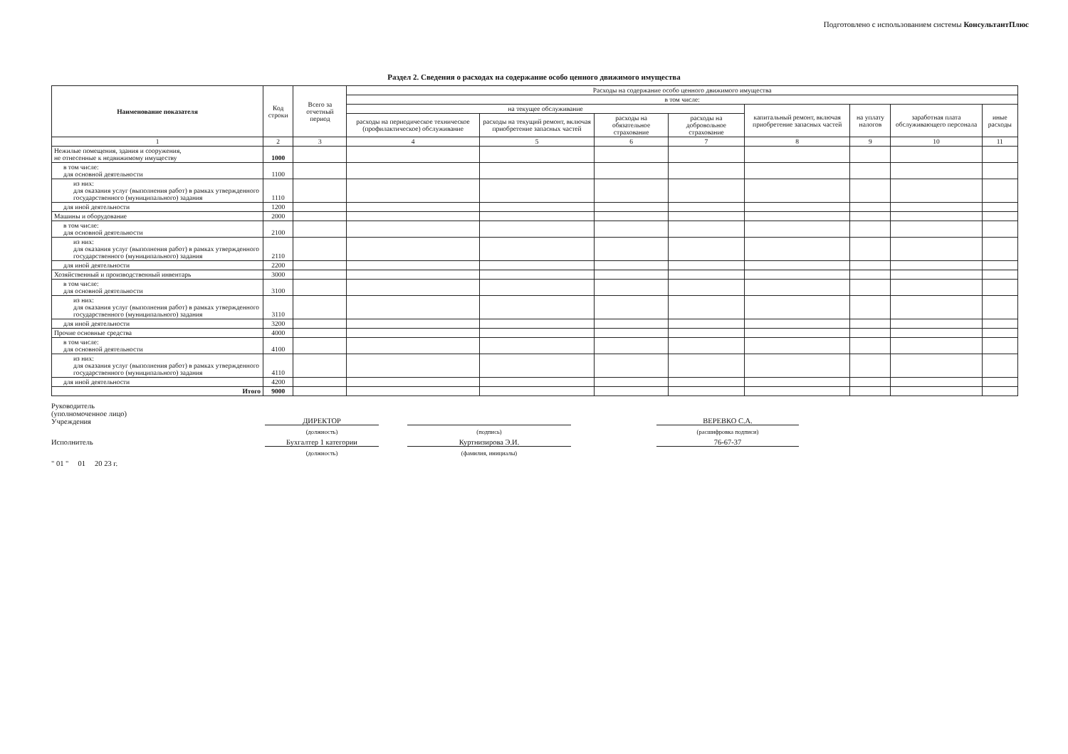Подготовлено с использованием системы КонсультантПлюс
Раздел 2. Сведения о расходах на содержание особо ценного движимого имущества
| Наименование показателя | Код строки | Всего за отчетный период | Расходы на содержание особо ценного движимого имущества | | | | | | | |
| --- | --- | --- | --- | --- | --- | --- | --- | --- | --- | --- |
| | | | в том числе: | | | | | | | |
| | | | на текущее обслуживание | | | | капитальный ремонт, включая приобретение запасных частей | на уплату налогов | заработная плата обслуживающего персонала | иные расходы |
| | | | расходы на периодическое техническое (профилактическое) обслуживание | расходы на текущий ремонт, включая приобретение запасных частей | расходы на обязательное страхование | расходы на добровольное страхование | | | | |
| 1 | 2 | 3 | 4 | 5 | 6 | 7 | 8 | 9 | 10 | 11 |
| Нежилые помещения, здания и сооружения, не отнесенные к недвижимому имуществу | 1000 | | | | | | | | | |
| в том числе: для основной деятельности | 1100 | | | | | | | | | |
| из них: для оказания услуг (выполнения работ) в рамках утвержденного государственного (муниципального) задания | 1110 | | | | | | | | | |
| для иной деятельности | 1200 | | | | | | | | | |
| Машины и оборудование | 2000 | | | | | | | | | |
| в том числе: для основной деятельности | 2100 | | | | | | | | | |
| из них: для оказания услуг (выполнения работ) в рамках утвержденного государственного (муниципального) задания | 2110 | | | | | | | | | |
| для иной деятельности | 2200 | | | | | | | | | |
| Хозяйственный и производственный инвентарь | 3000 | | | | | | | | | |
| в том числе: для основной деятельности | 3100 | | | | | | | | | |
| из них: для оказания услуг (выполнения работ) в рамках утвержденного государственного (муниципального) задания | 3110 | | | | | | | | | |
| для иной деятельности | 3200 | | | | | | | | | |
| Прочие основные средства | 4000 | | | | | | | | | |
| в том числе: для основной деятельности | 4100 | | | | | | | | | |
| из них: для оказания услуг (выполнения работ) в рамках утвержденного государственного (муниципального) задания | 4110 | | | | | | | | | |
| для иной деятельности | 4200 | | | | | | | | | |
| Итого | 9000 | | | | | | | | | |
Руководитель
(уполномоченное лицо)
Учреждения
ДИРЕКТОР
ВЕРЕВКО С.А.
(должность)
(подпись)
(расшифровка подписи)
Исполнитель
Бухгалтер 1 категории
Куртнизирова Э.И.
76-67-37
(должность)
(фамилия, инициалы)
" 01 " 01 20 23 г.